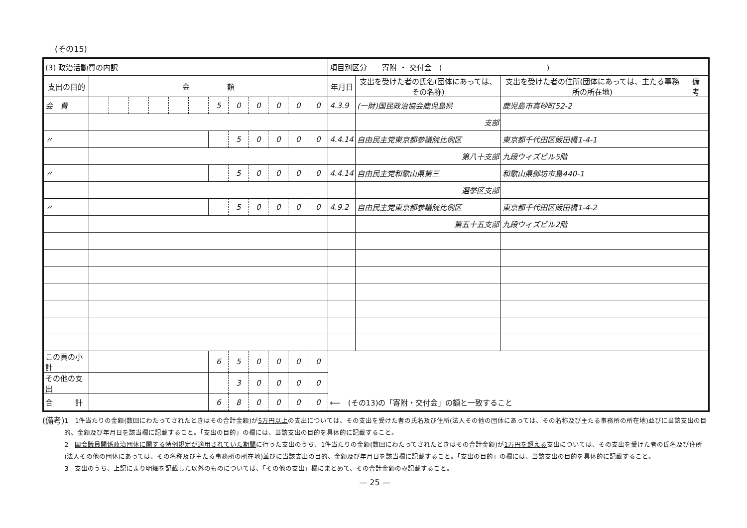(その15)
| (3) 政治活動費の内訳 | | | | | | | | | | | | | 項目別区分 寄附 ・ 交付金 ( ) | | | |
| 支出の目的 | 金 額 | | | | | | | | | | | | 年月日 | 支出を受けた者の氏名(団体にあっては、その名称) | 支出を受けた者の住所(団体にあっては、主たる事務所の所在地) | 備 考 |
| 会 費 | | | | | | | 5 | 0 | 0 | 0 | 0 | 0 | 4.3.9 | (一財)国民政治協会鹿児島県 | 鹿児島市真砂町52-2 | |
| | | | | | | | | | | | | | | 支部 | | |
| 〃 | | | | | | | | 5 | 0 | 0 | 0 | 0 | 4.4.14 | 自由民主党東京都参議院比例区 | 東京都千代田区飯田橋1-4-1 | |
| | | | | | | | | | | | | | | 第八十支部 | 九段ウィズビル5階 | |
| 〃 | | | | | | | | 5 | 0 | 0 | 0 | 0 | 4.4.14 | 自由民主党和歌山県第三 | 和歌山県御坊市島440-1 | |
| | | | | | | | | | | | | | | 選挙区支部 | | |
| 〃 | | | | | | | | 5 | 0 | 0 | 0 | 0 | 4.9.2 | 自由民主党東京都参議院比例区 | 東京都千代田区飯田橋1-4-2 | |
| | | | | | | | | | | | | | | 第五十五支部 | 九段ウィズビル2階 | |
| この頁の小計 | | | | | | | 6 | 5 | 0 | 0 | 0 | 0 | | | | |
| その他の支出 | | | | | | | | 3 | 0 | 0 | 0 | 0 | | | | |
| 合 計 | | | | | | | 6 | 8 | 0 | 0 | 0 | 0 | ⟵ (その13)の「寄附・交付金」の額と一致すること | | | |
(備考)
1　1件当たりの金額(数回にわたってされたときはその合計金額)が5万円以上の支出については、その支出を受けた者の氏名及び住所(法人その他の団体にあっては、その名称及び主たる事務所の所在地)並びに当該支出の目的、金額及び年月日を該当欄に記載すること。「支出の目的」の欄には、当該支出の目的を具体的に記載すること。
2　国会議員関係政治団体に関する特例規定が適用されていた期間に行った支出のうち、1件当たりの金額(数回にわたってされたときはその合計金額)が1万円を超える支出については、その支出を受けた者の氏名及び住所(法人その他の団体にあっては、その名称及び主たる事務所の所在地)並びに当該支出の目的、金額及び年月日を該当欄に記載すること。「支出の目的」の欄には、当該支出の目的を具体的に記載すること。
3　支出のうち、上記により明細を記載した以外のものについては、「その他の支出」欄にまとめて、その合計金額のみ記載すること。
— 25 —